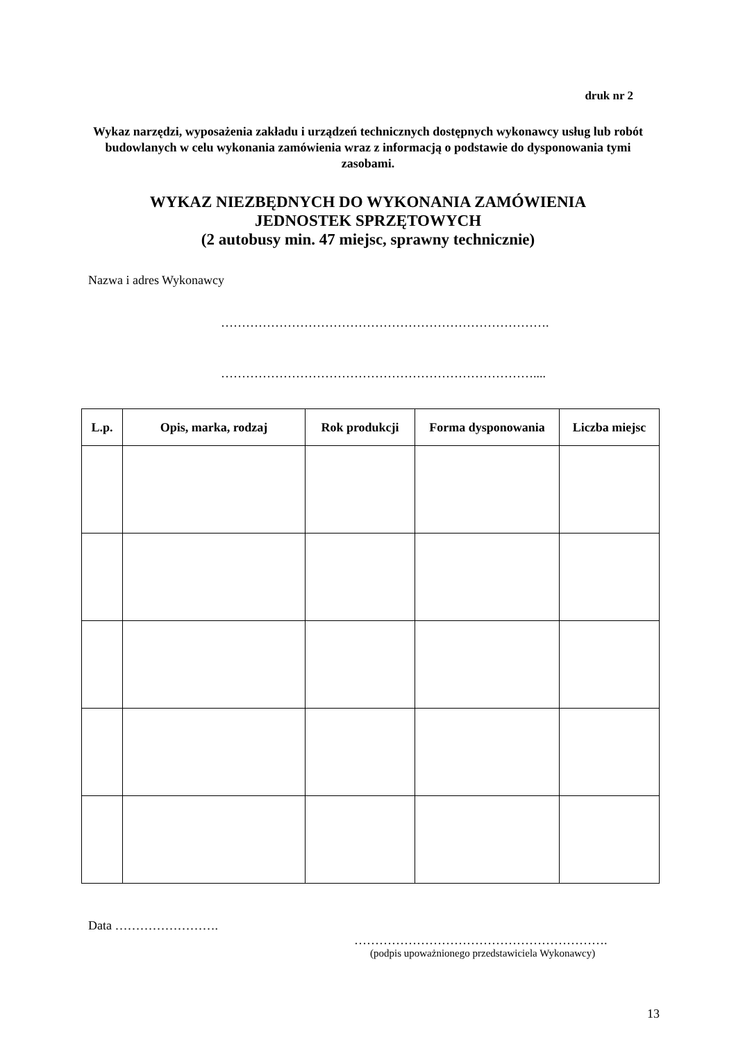druk nr 2
Wykaz narzędzi, wyposażenia zakładu i urządzeń technicznych dostępnych wykonawcy usług lub robót budowlanych w celu wykonania zamówienia wraz z informacją o podstawie do dysponowania tymi zasobami.
WYKAZ NIEZBĘDNYCH DO WYKONANIA ZAMÓWIENIA
JEDNOSTEK SPRZĘTOWYCH
(2 autobusy min. 47 miejsc, sprawny technicznie)
Nazwa i adres Wykonawcy
…………………………………………………………………….
…………………………………………………………………....
| L.p. | Opis, marka, rodzaj | Rok produkcji | Forma dysponowania | Liczba miejsc |
| --- | --- | --- | --- | --- |
Data …………………….
…………………………………………………….
(podpis upoważnionego przedstawiciela Wykonawcy)
13